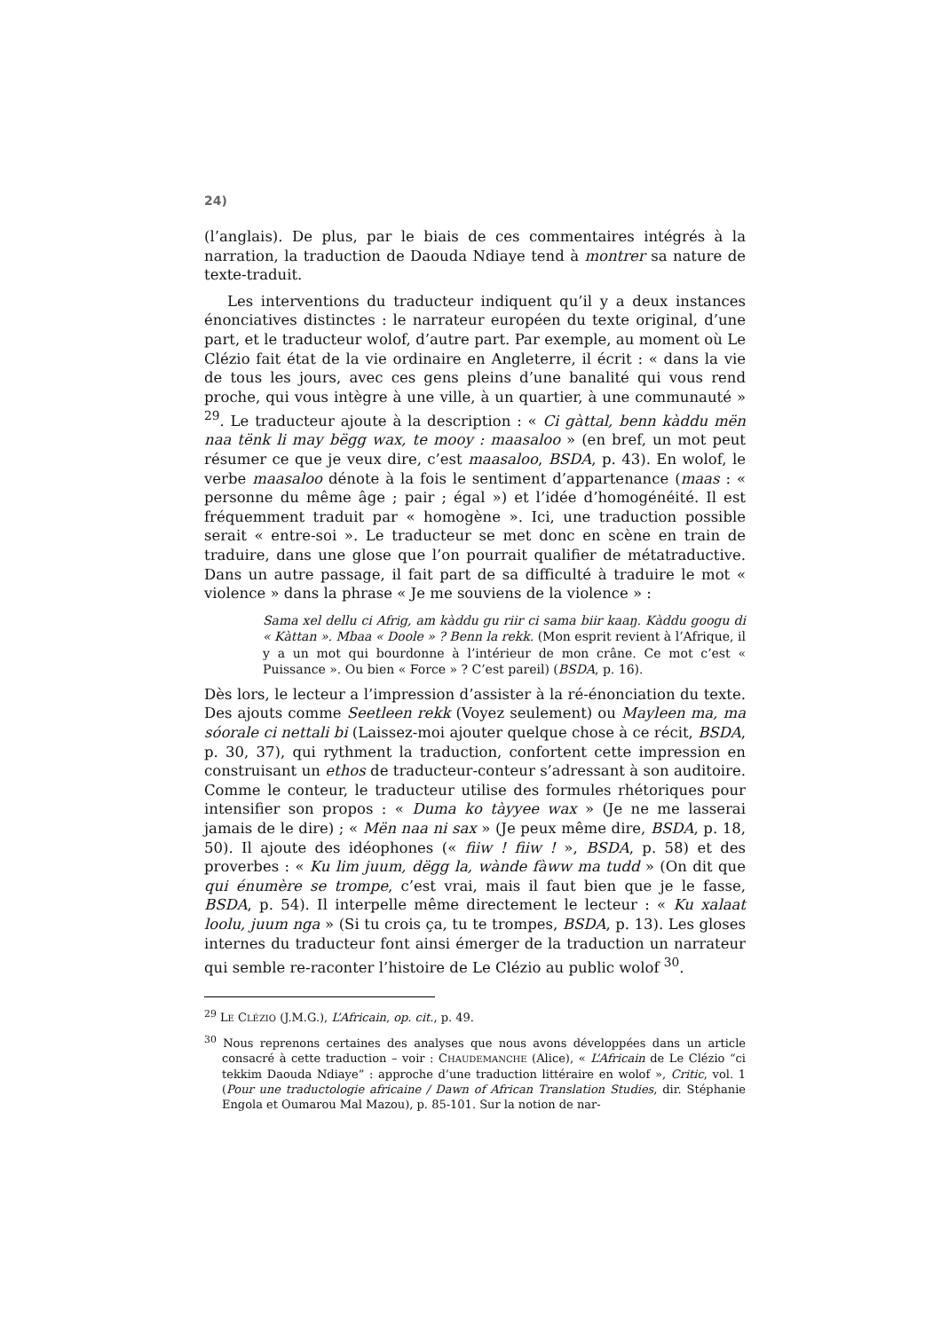24)
(l’anglais). De plus, par le biais de ces commentaires intégrés à la narration, la traduction de Daouda Ndiaye tend à montrer sa nature de texte-traduit.
Les interventions du traducteur indiquent qu’il y a deux instances énonciatives distinctes : le narrateur européen du texte original, d’une part, et le traducteur wolof, d’autre part. Par exemple, au moment où Le Clézio fait état de la vie ordinaire en Angleterre, il écrit : « dans la vie de tous les jours, avec ces gens pleins d’une banalité qui vous rend proche, qui vous intègre à une ville, à un quartier, à une communauté » <sup>29</sup>. Le traducteur ajoute à la description : « Ci gàttal, benn kàddu mën naa tënk li may bëgg wax, te mooy : maasaloo » (en bref, un mot peut résumer ce que je veux dire, c’est maasaloo, BSDA, p. 43). En wolof, le verbe maasaloo dénote à la fois le sentiment d’appartenance (maas : « personne du même âge ; pair ; égal ») et l’idée d’homogénéité. Il est fréquemment traduit par « homogène ». Ici, une traduction possible serait « entre-soi ». Le traducteur se met donc en scène en train de traduire, dans une glose que l’on pourrait qualifier de métatraductive. Dans un autre passage, il fait part de sa difficulté à traduire le mot « violence » dans la phrase « Je me souviens de la violence » :
Sama xel dellu ci Afrig, am kàddu gu riir ci sama biir kaaŋ. Kàddu googu di « Kàttan ». Mbaa « Doole » ? Benn la rekk. (Mon esprit revient à l’Afrique, il y a un mot qui bourdonne à l’intérieur de mon crâne. Ce mot c’est « Puissance ». Ou bien « Force » ? C’est pareil) (BSDA, p. 16).
Dès lors, le lecteur a l’impression d’assister à la ré-énonciation du texte. Des ajouts comme Seetleen rekk (Voyez seulement) ou Mayleen ma, ma sóorale ci nettali bi (Laissez-moi ajouter quelque chose à ce récit, BSDA, p. 30, 37), qui rythment la traduction, confortent cette impression en construisant un ethos de traducteur-conteur s’adressant à son auditoire. Comme le conteur, le traducteur utilise des formules rhétoriques pour intensifier son propos : « Duma ko tàyyee wax » (Je ne me lasserai jamais de le dire) ; « Mën naa ni sax » (Je peux même dire, BSDA, p. 18, 50). Il ajoute des idéophones (« fiiw ! fiiw ! », BSDA, p. 58) et des proverbes : « Ku lim juum, dëgg la, wànde fàww ma tudd » (On dit que qui énumère se trompe, c’est vrai, mais il faut bien que je le fasse, BSDA, p. 54). Il interpelle même directement le lecteur : « Ku xalaat loolu, juum nga » (Si tu crois ça, tu te trompes, BSDA, p. 13). Les gloses internes du traducteur font ainsi émerger de la traduction un narrateur qui semble re-raconter l’histoire de Le Clézio au public wolof <sup>30</sup>.
<sup>29</sup> LE CLÉZIO (J.M.G.), L’Africain, op. cit., p. 49.
<sup>30</sup> Nous reprenons certaines des analyses que nous avons développées dans un article consacré à cette traduction – voir : CHAUDEMANCHE (Alice), « L’Africain de Le Clézio “ci tekkim Daouda Ndiaye” : approche d’une traduction littéraire en wolof », Critic, vol. 1 (Pour une traductologie africaine / Dawn of African Translation Studies, dir. Stéphanie Engola et Oumarou Mal Mazou), p. 85-101. Sur la notion de nar-